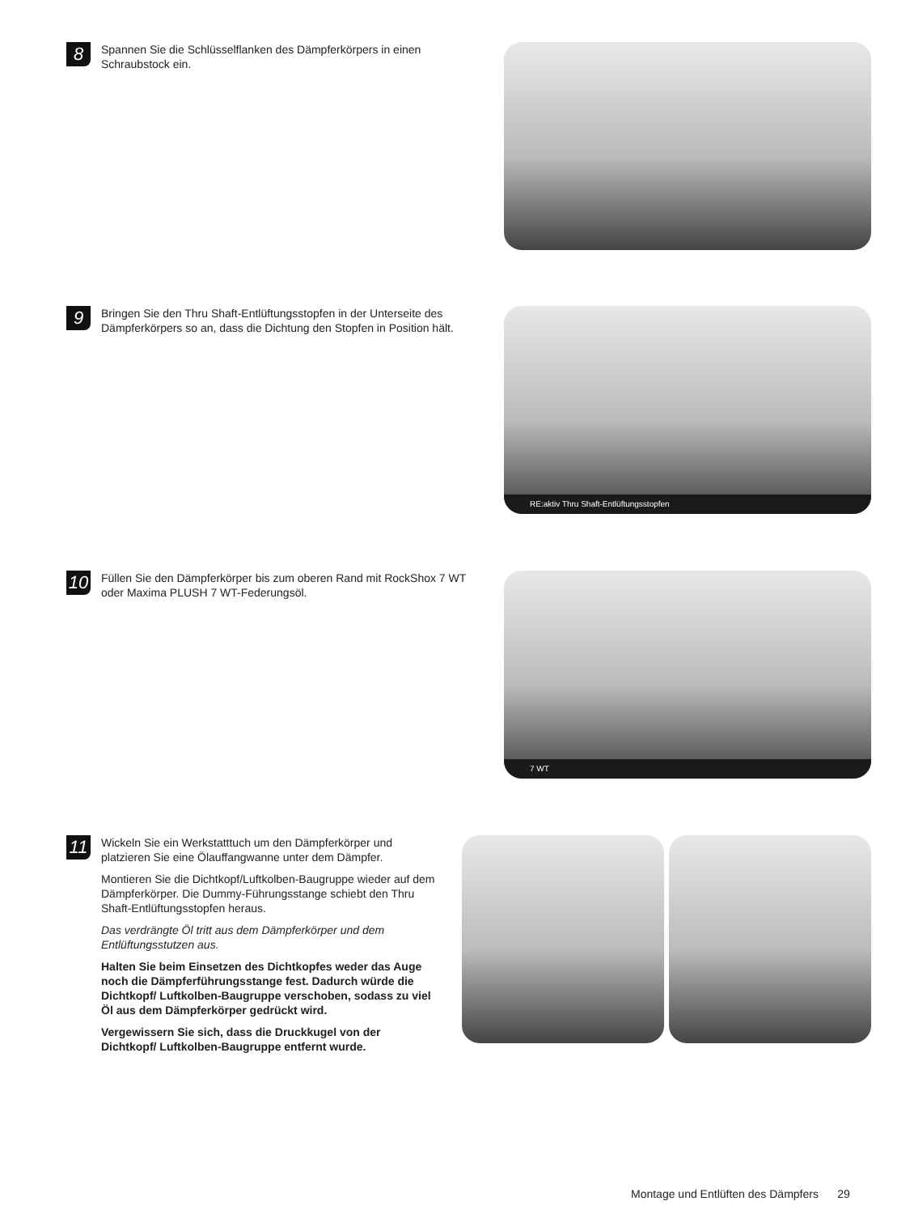8
Spannen Sie die Schlüsselflanken des Dämpferkörpers in einen Schraubstock ein.
9
Bringen Sie den Thru Shaft-Entlüftungsstopfen in der Unterseite des Dämpferkörpers so an, dass die Dichtung den Stopfen in Position hält.
RE:aktiv Thru Shaft-Entlüftungsstopfen
10
Füllen Sie den Dämpferkörper bis zum oberen Rand mit RockShox 7 WT oder Maxima PLUSH 7 WT-Federungsöl.
7 WT
11
Wickeln Sie ein Werkstatttuch um den Dämpferkörper und platzieren Sie eine Ölauffangwanne unter dem Dämpfer.
Montieren Sie die Dichtkopf/Luftkolben-Baugruppe wieder auf dem Dämpferkörper. Die Dummy-Führungsstange schiebt den Thru Shaft-Entlüftungsstopfen heraus.
Das verdrängte Öl tritt aus dem Dämpferkörper und dem Entlüftungs­stutzen aus.
Halten Sie beim Einsetzen des Dichtkopfes weder das Auge noch die Dämpferführungsstange fest. Dadurch würde die Dichtkopf/ Luftkolben-Baugruppe verschoben, sodass zu viel Öl aus dem Dämpferkörper gedrückt wird.
Vergewissern Sie sich, dass die Druckkugel von der Dichtkopf/ Luftkolben-Baugruppe entfernt wurde.
Montage und Entlüften des Dämpfers 29